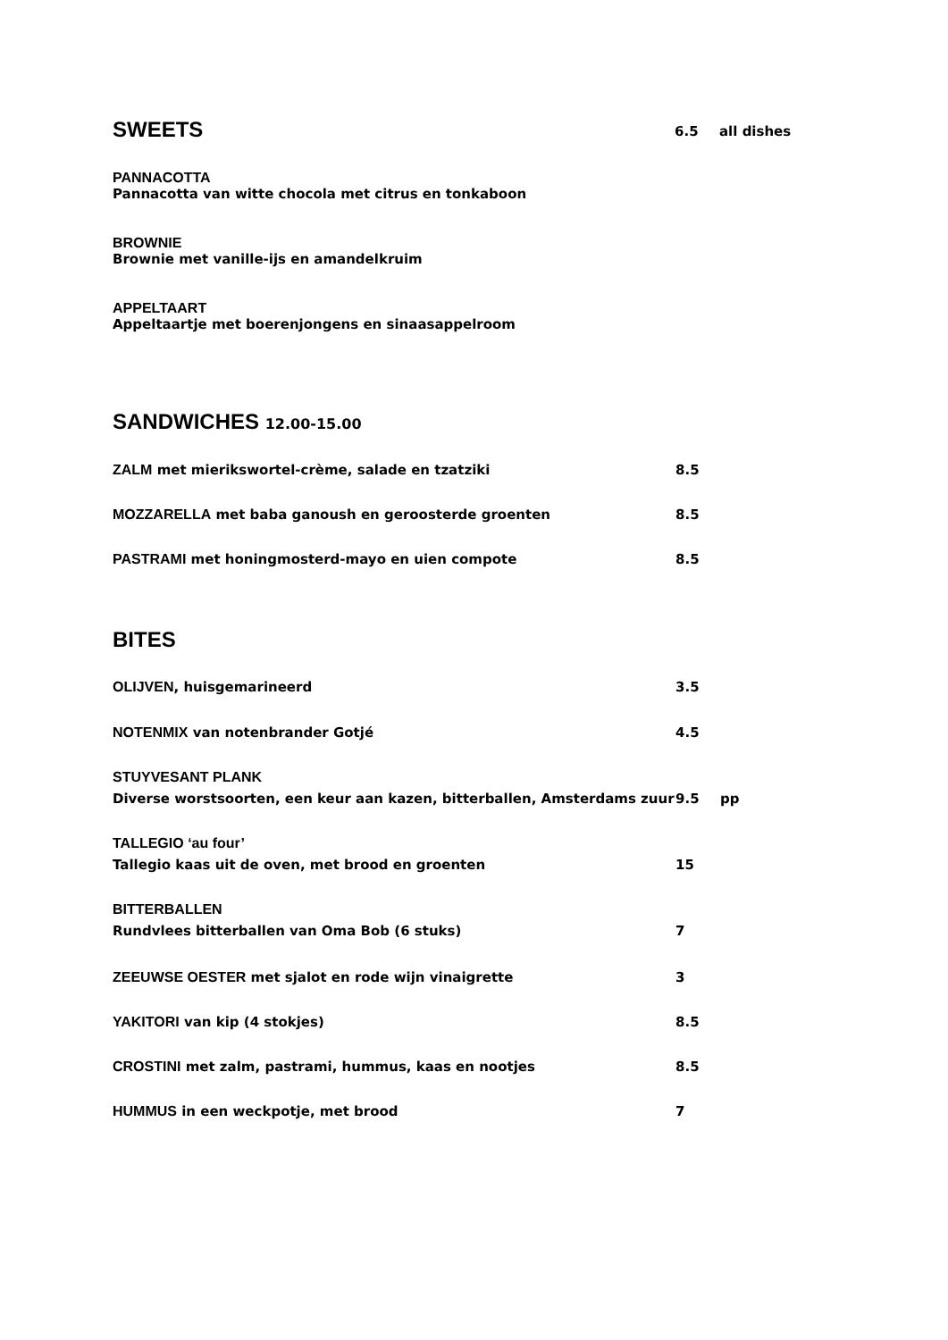SWEETS 6.5 all dishes
PANNACOTTA
Pannacotta van witte chocola met citrus en tonkaboon
BROWNIE
Brownie met vanille-ijs en amandelkruim
APPELTAART
Appeltaartje met boerenjongens en sinaasappelroom
SANDWICHES 12.00-15.00
ZALM met mierikswortel-crème, salade en tzatziki 8.5
MOZZARELLA met baba ganoush en geroosterde groenten 8.5
PASTRAMI met honingmosterd-mayo en uien compote 8.5
BITES
OLIJVEN, huisgemarineerd 3.5
NOTENMIX van notenbrander Gotjé 4.5
STUYVESANT PLANK
Diverse worstsoorten, een keur aan kazen, bitterballen, Amsterdams zuur 9.5 pp
TALLEGIO ‘au four’
Tallegio kaas uit de oven, met brood en groenten 15
BITTERBALLEN
Rundvlees bitterballen van Oma Bob (6 stuks) 7
ZEEUWSE OESTER met sjalot en rode wijn vinaigrette 3
YAKITORI van kip (4 stokjes) 8.5
CROSTINI met zalm, pastrami, hummus, kaas en nootjes 8.5
HUMMUS in een weckpotje, met brood 7